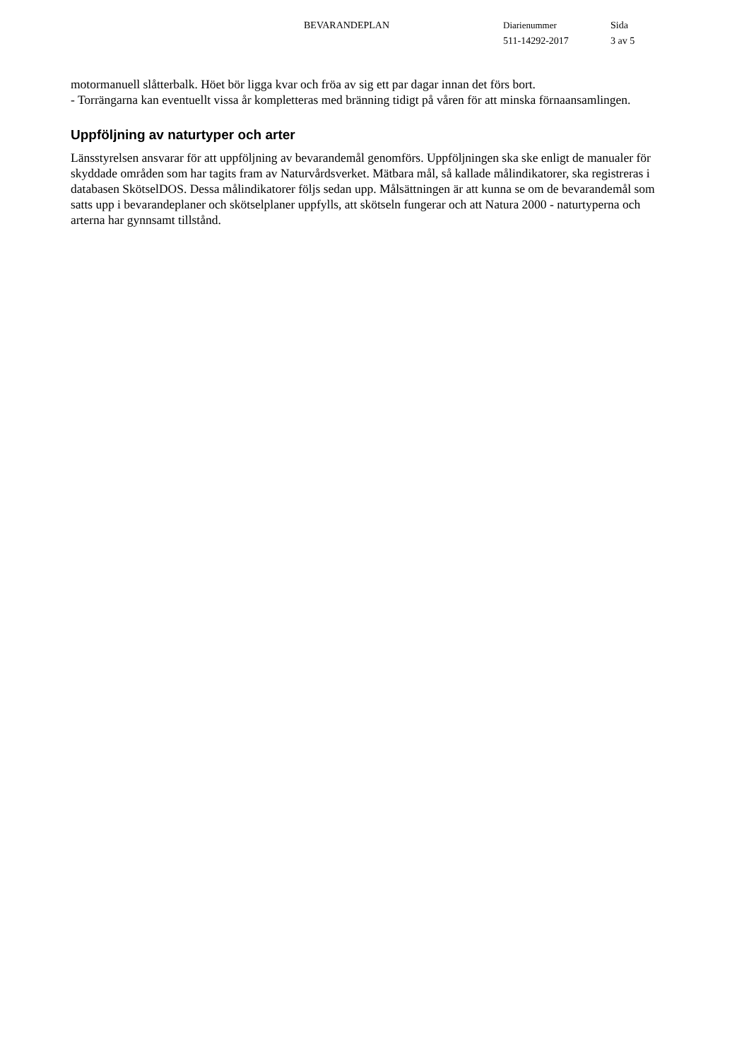BEVARANDEPLAN Diarienummer
511-14292-2017
Sida
3 av 5
motormanuell slåtterbalk. Höet bör ligga kvar och fröa av sig ett par dagar innan det förs bort.
- Torrängarna kan eventuellt vissa år kompletteras med bränning tidigt på våren för att minska förnaansamlingen.
Uppföljning av naturtyper och arter
Länsstyrelsen ansvarar för att uppföljning av bevarandemål genomförs. Uppföljningen ska ske enligt de manualer för skyddade områden som har tagits fram av Naturvårdsverket. Mätbara mål, så kallade målindikatorer, ska registreras i databasen SkötselDOS. Dessa målindikatorer följs sedan upp. Målsättningen är att kunna se om de bevarandemål som satts upp i bevarandeplaner och skötselplaner uppfylls, att skötseln fungerar och att Natura 2000 - naturtyperna och arterna har gynnsamt tillstånd.